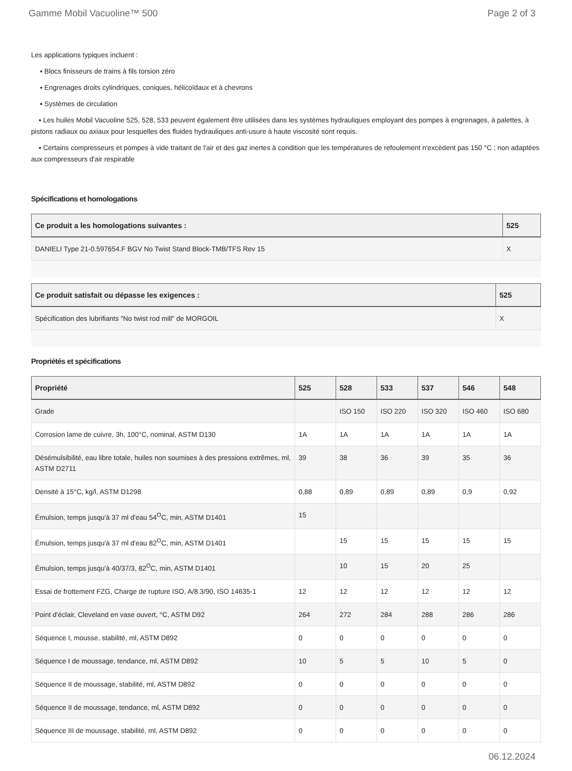Gamme Mobil Vacuoline™ 500 Page 2 of 3
Les applications typiques incluent :
▪ Blocs finisseurs de trains à fils torsion zéro
▪ Engrenages droits cylindriques, coniques, hélicoïdaux et à chevrons
▪ Systèmes de circulation
▪ Les huiles Mobil Vacuoline 525, 528, 533 peuvent également être utilisées dans les systèmes hydrauliques employant des pompes à engrenages, à palettes, à pistons radiaux ou axiaux pour lesquelles des fluides hydrauliques anti-usure à haute viscosité sont requis.
▪ Certains compresseurs et pompes à vide traitant de l'air et des gaz inertes à condition que les températures de refoulement n'excèdent pas 150 °C ; non adaptées aux compresseurs d'air respirable
Spécifications et homologations
| Ce produit a les homologations suivantes : | 525 |
| --- | --- |
| DANIELI Type 21-0.597654.F BGV No Twist Stand Block-TMB/TFS Rev 15 | X |
| Ce produit satisfait ou dépasse les exigences : | 525 |
| --- | --- |
| Spécification des lubrifiants "No twist rod mill" de MORGOIL | X |
Propriétés et spécifications
| Propriété | 525 | 528 | 533 | 537 | 546 | 548 |
| --- | --- | --- | --- | --- | --- | --- |
| Grade | | ISO 150 | ISO 220 | ISO 320 | ISO 460 | ISO 680 |
| Corrosion lame de cuivre, 3h, 100°C, nominal, ASTM D130 | 1A | 1A | 1A | 1A | 1A | 1A |
| Désémulsibilité, eau libre totale, huiles non soumises à des pressions extrêmes, ml, ASTM D2711 | 39 | 38 | 36 | 39 | 35 | 36 |
| Densité à 15°C, kg/l, ASTM D1298 | 0,88 | 0,89 | 0,89 | 0,89 | 0,9 | 0,92 |
| Émulsion, temps jusqu'à 37 ml d'eau 54<sup>O</sup>C, min, ASTM D1401 | 15 | | | | | |
| Émulsion, temps jusqu'à 37 ml d'eau 82<sup>O</sup>C, min, ASTM D1401 | | 15 | 15 | 15 | 15 | 15 |
| Émulsion, temps jusqu'à 40/37/3, 82<sup>O</sup>C, min, ASTM D1401 | | 10 | 15 | 20 | 25 | |
| Essai de frottement FZG, Charge de rupture ISO, A/8.3/90, ISO 14635-1 | 12 | 12 | 12 | 12 | 12 | 12 |
| Point d'éclair, Cleveland en vase ouvert, °C, ASTM D92 | 264 | 272 | 284 | 288 | 286 | 286 |
| Séquence I, mousse, stabilité, ml, ASTM D892 | 0 | 0 | 0 | 0 | 0 | 0 |
| Séquence I de moussage, tendance, ml, ASTM D892 | 10 | 5 | 5 | 10 | 5 | 0 |
| Séquence II de moussage, stabilité, ml, ASTM D892 | 0 | 0 | 0 | 0 | 0 | 0 |
| Séquence II de moussage, tendance, ml, ASTM D892 | 0 | 0 | 0 | 0 | 0 | 0 |
| Séquence III de moussage, stabilité, ml, ASTM D892 | 0 | 0 | 0 | 0 | 0 | 0 |
06.12.2024